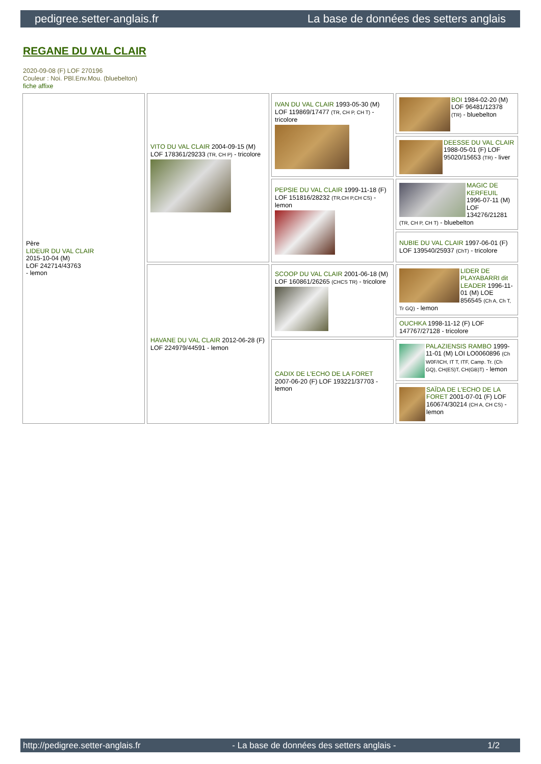pedigree.setter-anglais.fr La base de données des setters anglais
REGANE DU VAL CLAIR
2020-09-08 (F) LOF 270196
Couleur : Noi. PBl.Env.Mou. (bluebelton)
fiche affixe
| Père LIDEUR DU VAL CLAIR 2015-10-04 (M) LOF 242714/43763 - lemon | VITO DU VAL CLAIR 2004-09-15 (M) LOF 178361/29233 (TR, CH P) - tricolore | IVAN DU VAL CLAIR 1993-05-30 (M) LOF 119869/17477 (TR, CH P, CH T) - tricolore | BOI 1984-02-20 (M) LOF 96481/12378 (TR) - bluebelton |
| | | | DEESSE DU VAL CLAIR 1988-05-01 (F) LOF 95020/15653 (TR) - liver |
| | | PEPSIE DU VAL CLAIR 1999-11-18 (F) LOF 151816/28232 (TR,CH P,CH CS) - lemon | MAGIC DE KERFEUIL 1996-07-11 (M) LOF 134276/21281 (TR, CH P, CH T) - bluebelton |
| | | | NUBIE DU VAL CLAIR 1997-06-01 (F) LOF 139540/25937 (ChT) - tricolore |
| | HAVANE DU VAL CLAIR 2012-06-28 (F) LOF 224979/44591 - lemon | SCOOP DU VAL CLAIR 2001-06-18 (M) LOF 160861/26265 (CHCS TR) - tricolore | LIDER DE PLAYABARRI dit LEADER 1996-11-01 (M) LOE 856545 (Ch A, Ch T, Tr GQ) - lemon |
| | | | OUCHKA 1998-11-12 (F) LOF 147767/27128 - tricolore |
| | | CADIX DE L'ECHO DE LA FORET 2007-06-20 (F) LOF 193221/37703 - lemon | PALAZIENSIS RAMBO 1999-11-01 (M) LOI LO0060896 (Ch W0F/ICH, IT T, ITF, Camp. Tr. (Ch GQ), CH(ES)T, CH(GB)T) - lemon |
| | | | SAÏDA DE L'ECHO DE LA FORET 2001-07-01 (F) LOF 160674/30214 (CH A, CH CS) - lemon |
http://pedigree.setter-anglais.fr - La base de données des setters anglais - 1/2